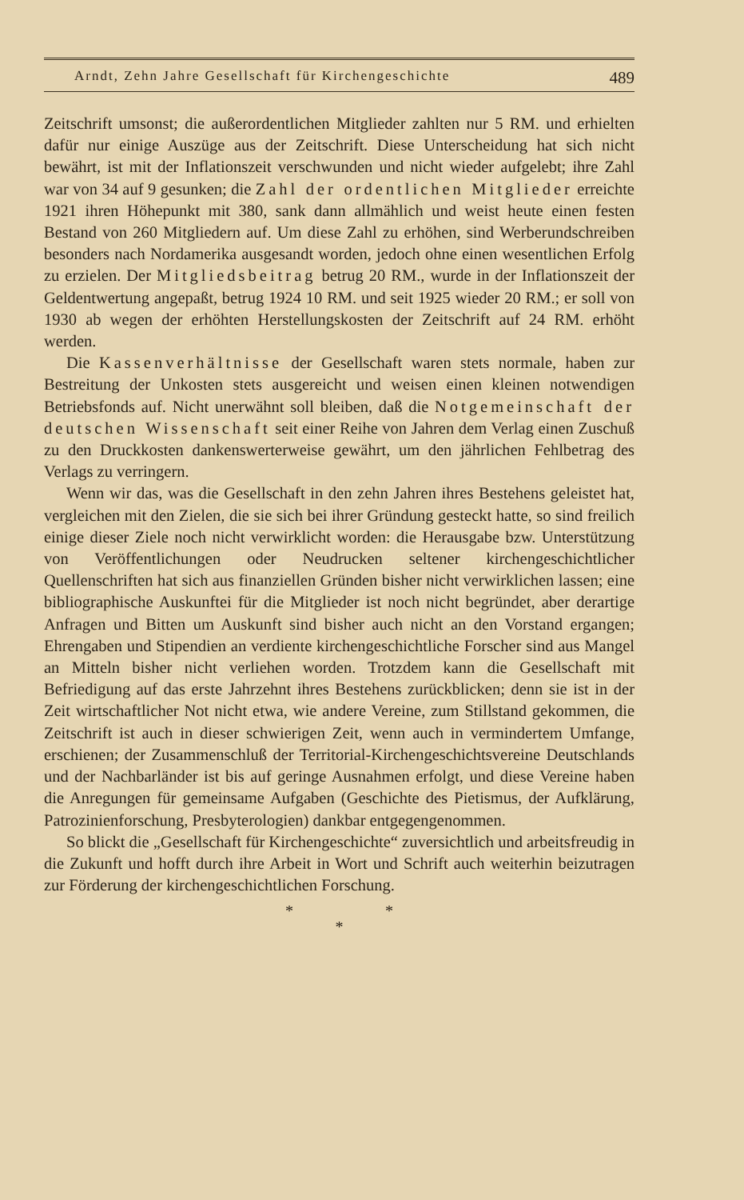Arndt, Zehn Jahre Gesellschaft für Kirchengeschichte 489
Zeitschrift umsonst; die außerordentlichen Mitglieder zahlten nur 5 RM. und erhielten dafür nur einige Auszüge aus der Zeitschrift. Diese Unterscheidung hat sich nicht bewährt, ist mit der Inflationszeit verschwunden und nicht wieder aufgelebt; ihre Zahl war von 34 auf 9 gesunken; die Zahl der ordentlichen Mitglieder erreichte 1921 ihren Höhepunkt mit 380, sank dann allmählich und weist heute einen festen Bestand von 260 Mitgliedern auf. Um diese Zahl zu erhöhen, sind Werberundschreiben besonders nach Nordamerika ausgesandt worden, jedoch ohne einen wesentlichen Erfolg zu erzielen. Der Mitgliedsbeitrag betrug 20 RM., wurde in der Inflationszeit der Geldentwertung angepaßt, betrug 1924 10 RM. und seit 1925 wieder 20 RM.; er soll von 1930 ab wegen der erhöhten Herstellungskosten der Zeitschrift auf 24 RM. erhöht werden.
Die Kassenverhältnisse der Gesellschaft waren stets normale, haben zur Bestreitung der Unkosten stets ausgereicht und weisen einen kleinen notwendigen Betriebsfonds auf. Nicht unerwähnt soll bleiben, daß die Notgemeinschaft der deutschen Wissenschaft seit einer Reihe von Jahren dem Verlag einen Zuschuß zu den Druckkosten dankenswerterweise gewährt, um den jährlichen Fehlbetrag des Verlags zu verringern.
Wenn wir das, was die Gesellschaft in den zehn Jahren ihres Bestehens geleistet hat, vergleichen mit den Zielen, die sie sich bei ihrer Gründung gesteckt hatte, so sind freilich einige dieser Ziele noch nicht verwirklicht worden: die Herausgabe bzw. Unterstützung von Veröffentlichungen oder Neudrucken seltener kirchengeschichtlicher Quellenschriften hat sich aus finanziellen Gründen bisher nicht verwirklichen lassen; eine bibliographische Auskunftei für die Mitglieder ist noch nicht begründet, aber derartige Anfragen und Bitten um Auskunft sind bisher auch nicht an den Vorstand ergangen; Ehrengaben und Stipendien an verdiente kirchengeschichtliche Forscher sind aus Mangel an Mitteln bisher nicht verliehen worden. Trotzdem kann die Gesellschaft mit Befriedigung auf das erste Jahrzehnt ihres Bestehens zurückblicken; denn sie ist in der Zeit wirtschaftlicher Not nicht etwa, wie andere Vereine, zum Stillstand gekommen, die Zeitschrift ist auch in dieser schwierigen Zeit, wenn auch in vermindertem Umfange, erschienen; der Zusammenschluß der Territorial-Kirchengeschichtsvereine Deutschlands und der Nachbarländer ist bis auf geringe Ausnahmen erfolgt, und diese Vereine haben die Anregungen für gemeinsame Aufgaben (Geschichte des Pietismus, der Aufklärung, Patrozinienforschung, Presbyterologien) dankbar entgegengenommen.
So blickt die „Gesellschaft für Kirchengeschichte“ zuversichtlich und arbeitsfreudig in die Zukunft und hofft durch ihre Arbeit in Wort und Schrift auch weiterhin beizutragen zur Förderung der kirchengeschichtlichen Forschung.
* *
*